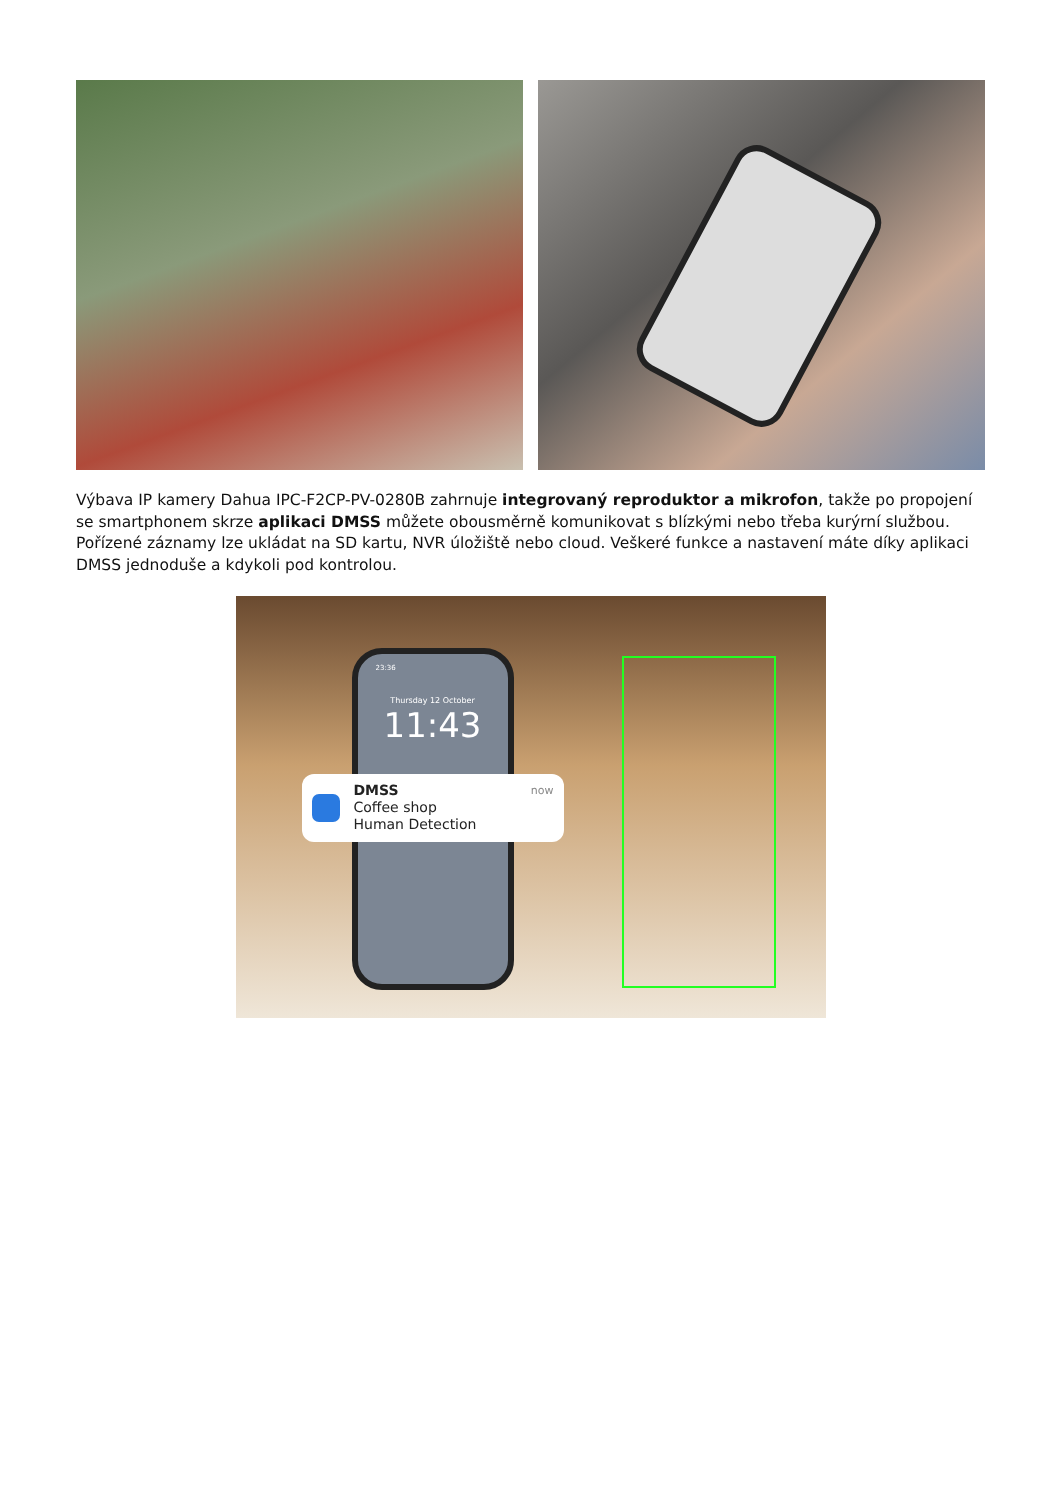Výbava IP kamery Dahua IPC-F2CP-PV-0280B zahrnuje integrovaný reproduktor a mikrofon, takže po propojení se smartphonem skrze aplikaci DMSS můžete obousměrně komunikovat s blízkými nebo třeba kurýrní službou. Pořízené záznamy lze ukládat na SD kartu, NVR úložiště nebo cloud. Veškeré funkce a nastavení máte díky aplikaci DMSS jednoduše a kdykoli pod kontrolou.
23:36
Thursday 12 October
11:43
DMSS
Coffee shop
Human Detection
now